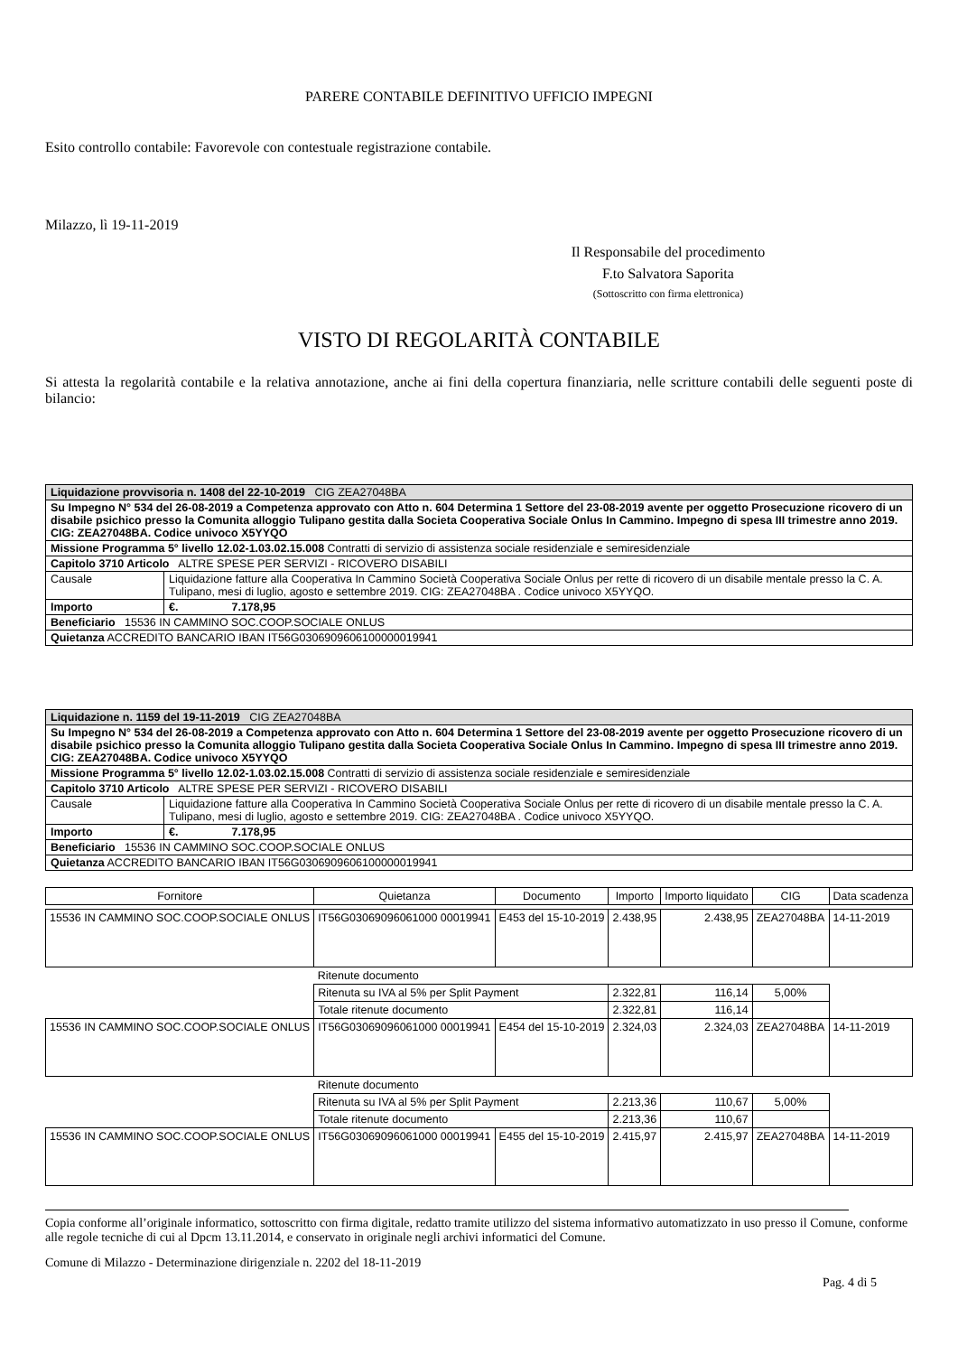PARERE CONTABILE DEFINITIVO UFFICIO IMPEGNI
Esito controllo contabile: Favorevole con contestuale registrazione contabile.
Milazzo, lì 19-11-2019
Il Responsabile del procedimento
F.to Salvatora Saporita
(Sottoscritto con firma elettronica)
VISTO DI REGOLARITÀ CONTABILE
Si attesta la regolarità contabile e la relativa annotazione, anche ai fini della copertura finanziaria, nelle scritture contabili delle seguenti poste di bilancio:
| Liquidazione provvisoria n. 1408 del 22-10-2019 CIG ZEA27048BA | |
| Su Impegno N° 534 del 26-08-2019 a Competenza approvato con Atto n. 604 Determina 1 Settore del 23-08-2019 avente per oggetto Prosecuzione ricovero di un disabile psichico presso la Comunita alloggio Tulipano gestita dalla Societa Cooperativa Sociale Onlus In Cammino. Impegno di spesa III trimestre anno 2019. CIG: ZEA27048BA. Codice univoco X5YYQO | |
| Missione Programma 5° livello 12.02-1.03.02.15.008 Contratti di servizio di assistenza sociale residenziale e semiresidenziale | |
| Capitolo 3710 Articolo ALTRE SPESE PER SERVIZI - RICOVERO DISABILI | |
| Causale | Liquidazione fatture alla Cooperativa In Cammino Società Cooperativa Sociale Onlus per rette di ricovero di un disabile mentale presso la C. A. Tulipano, mesi di luglio, agosto e settembre 2019. CIG: ZEA27048BA . Codice univoco X5YYQO. |
| Importo | €. 7.178,95 |
| Beneficiario 15536 IN CAMMINO SOC.COOP.SOCIALE ONLUS | |
| Quietanza ACCREDITO BANCARIO IBAN IT56G0306909606100000019941 | |
| Liquidazione n. 1159 del 19-11-2019 CIG ZEA27048BA | |
| Su Impegno N° 534 del 26-08-2019 a Competenza approvato con Atto n. 604 Determina 1 Settore del 23-08-2019 avente per oggetto Prosecuzione ricovero di un disabile psichico presso la Comunita alloggio Tulipano gestita dalla Societa Cooperativa Sociale Onlus In Cammino. Impegno di spesa III trimestre anno 2019. CIG: ZEA27048BA. Codice univoco X5YYQO | |
| Missione Programma 5° livello 12.02-1.03.02.15.008 Contratti di servizio di assistenza sociale residenziale e semiresidenziale | |
| Capitolo 3710 Articolo ALTRE SPESE PER SERVIZI - RICOVERO DISABILI | |
| Causale | Liquidazione fatture alla Cooperativa In Cammino Società Cooperativa Sociale Onlus per rette di ricovero di un disabile mentale presso la C. A. Tulipano, mesi di luglio, agosto e settembre 2019. CIG: ZEA27048BA . Codice univoco X5YYQO. |
| Importo | €. 7.178,95 |
| Beneficiario 15536 IN CAMMINO SOC.COOP.SOCIALE ONLUS | |
| Quietanza ACCREDITO BANCARIO IBAN IT56G0306909606100000019941 | |
| Fornitore | Quietanza | Documento | Importo | Importo liquidato | CIG | Data scadenza |
| --- | --- | --- | --- | --- | --- | --- |
| 15536 IN CAMMINO SOC.COOP.SOCIALE ONLUS | IT56G03069096061000 00019941 | E453 del 15-10-2019 | 2.438,95 | 2.438,95 | ZEA27048BA | 14-11-2019 |
| | Ritenute documento | | | | | |
| | Ritenuta su IVA al 5% per Split Payment | | 2.322,81 | 116,14 | 5,00% | |
| | Totale ritenute documento | | 2.322,81 | 116,14 | | |
| 15536 IN CAMMINO SOC.COOP.SOCIALE ONLUS | IT56G03069096061000 00019941 | E454 del 15-10-2019 | 2.324,03 | 2.324,03 | ZEA27048BA | 14-11-2019 |
| | Ritenute documento | | | | | |
| | Ritenuta su IVA al 5% per Split Payment | | 2.213,36 | 110,67 | 5,00% | |
| | Totale ritenute documento | | 2.213,36 | 110,67 | | |
| 15536 IN CAMMINO SOC.COOP.SOCIALE ONLUS | IT56G03069096061000 00019941 | E455 del 15-10-2019 | 2.415,97 | 2.415,97 | ZEA27048BA | 14-11-2019 |
Copia conforme all’originale informatico, sottoscritto con firma digitale, redatto tramite utilizzo del sistema informativo automatizzato in uso presso il Comune, conforme alle regole tecniche di cui al Dpcm 13.11.2014, e conservato in originale negli archivi informatici del Comune.
Comune di Milazzo - Determinazione dirigenziale n. 2202 del 18-11-2019
Pag. 4 di 5